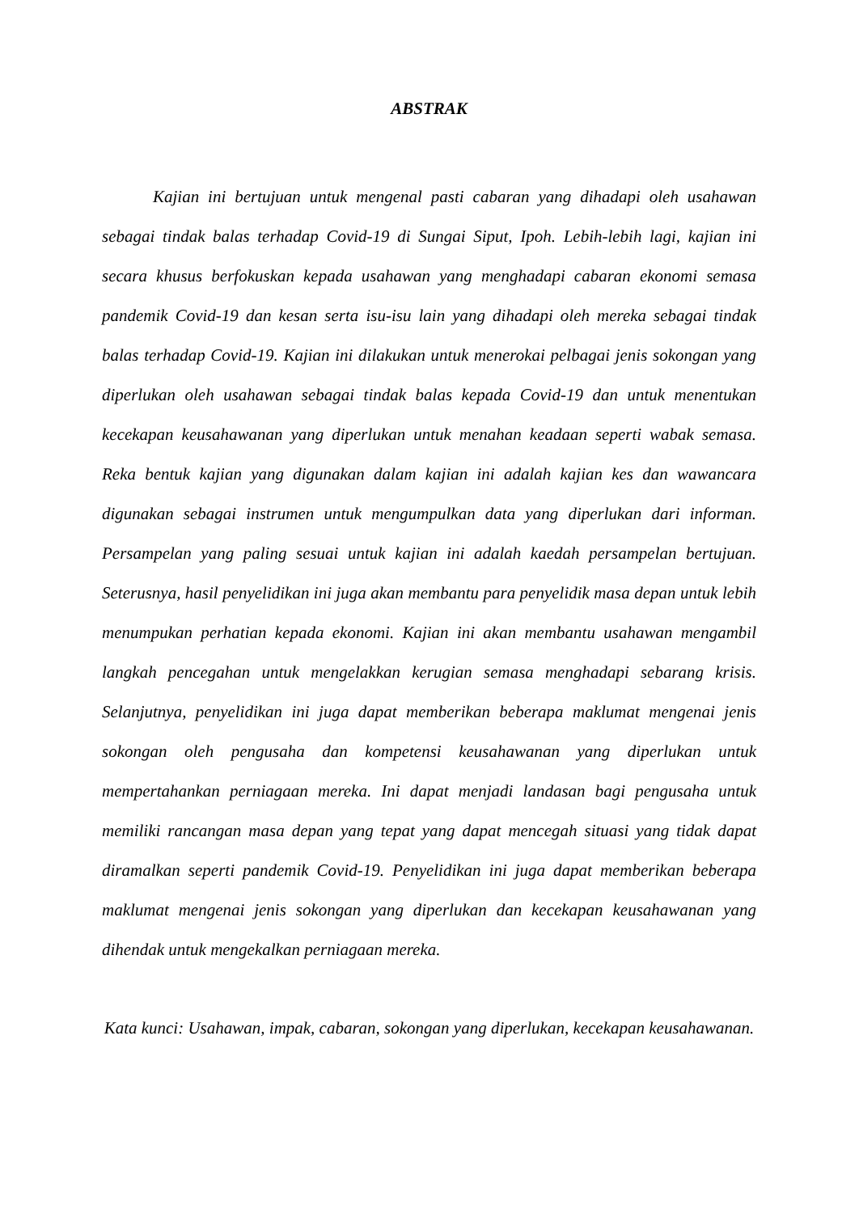ABSTRAK
Kajian ini bertujuan untuk mengenal pasti cabaran yang dihadapi oleh usahawan sebagai tindak balas terhadap Covid-19 di Sungai Siput, Ipoh. Lebih-lebih lagi, kajian ini secara khusus berfokuskan kepada usahawan yang menghadapi cabaran ekonomi semasa pandemik Covid-19 dan kesan serta isu-isu lain yang dihadapi oleh mereka sebagai tindak balas terhadap Covid-19. Kajian ini dilakukan untuk menerokai pelbagai jenis sokongan yang diperlukan oleh usahawan sebagai tindak balas kepada Covid-19 dan untuk menentukan kecekapan keusahawanan yang diperlukan untuk menahan keadaan seperti wabak semasa. Reka bentuk kajian yang digunakan dalam kajian ini adalah kajian kes dan wawancara digunakan sebagai instrumen untuk mengumpulkan data yang diperlukan dari informan. Persampelan yang paling sesuai untuk kajian ini adalah kaedah persampelan bertujuan. Seterusnya, hasil penyelidikan ini juga akan membantu para penyelidik masa depan untuk lebih menumpukan perhatian kepada ekonomi. Kajian ini akan membantu usahawan mengambil langkah pencegahan untuk mengelakkan kerugian semasa menghadapi sebarang krisis. Selanjutnya, penyelidikan ini juga dapat memberikan beberapa maklumat mengenai jenis sokongan oleh pengusaha dan kompetensi keusahawanan yang diperlukan untuk mempertahankan perniagaan mereka. Ini dapat menjadi landasan bagi pengusaha untuk memiliki rancangan masa depan yang tepat yang dapat mencegah situasi yang tidak dapat diramalkan seperti pandemik Covid-19. Penyelidikan ini juga dapat memberikan beberapa maklumat mengenai jenis sokongan yang diperlukan dan kecekapan keusahawanan yang dihendak untuk mengekalkan perniagaan mereka.
Kata kunci: Usahawan, impak, cabaran, sokongan yang diperlukan, kecekapan keusahawanan.